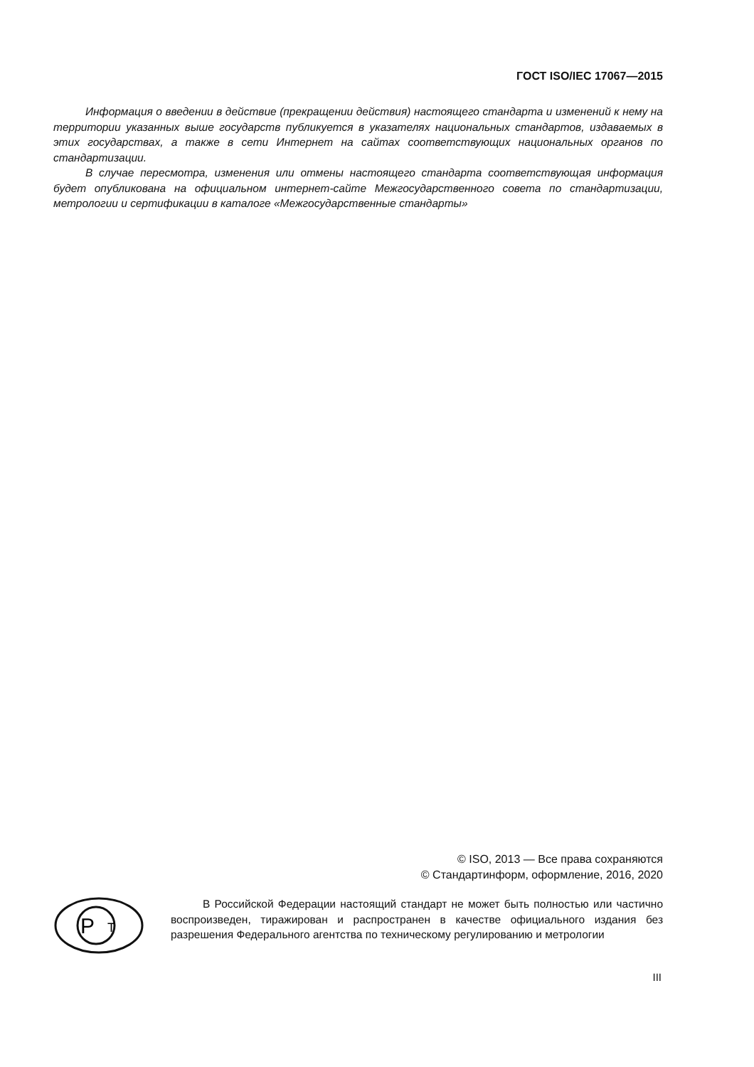ГОСТ ISO/IEC 17067—2015
Информация о введении в действие (прекращении действия) настоящего стандарта и изменений к нему на территории указанных выше государств публикуется в указателях национальных стандартов, издаваемых в этих государствах, а также в сети Интернет на сайтах соответствующих национальных органов по стандартизации.
В случае пересмотра, изменения или отмены настоящего стандарта соответствующая информация будет опубликована на официальном интернет-сайте Межгосударственного совета по стандартизации, метрологии и сертификации в каталоге «Межгосударственные стандарты»
© ISO, 2013 — Все права сохраняются
© Стандартинформ, оформление, 2016, 2020
Р
Т
В Российской Федерации настоящий стандарт не может быть полностью или частично воспроизведен, тиражирован и распространен в качестве официального издания без разрешения Федерального агентства по техническому регулированию и метрологии
III